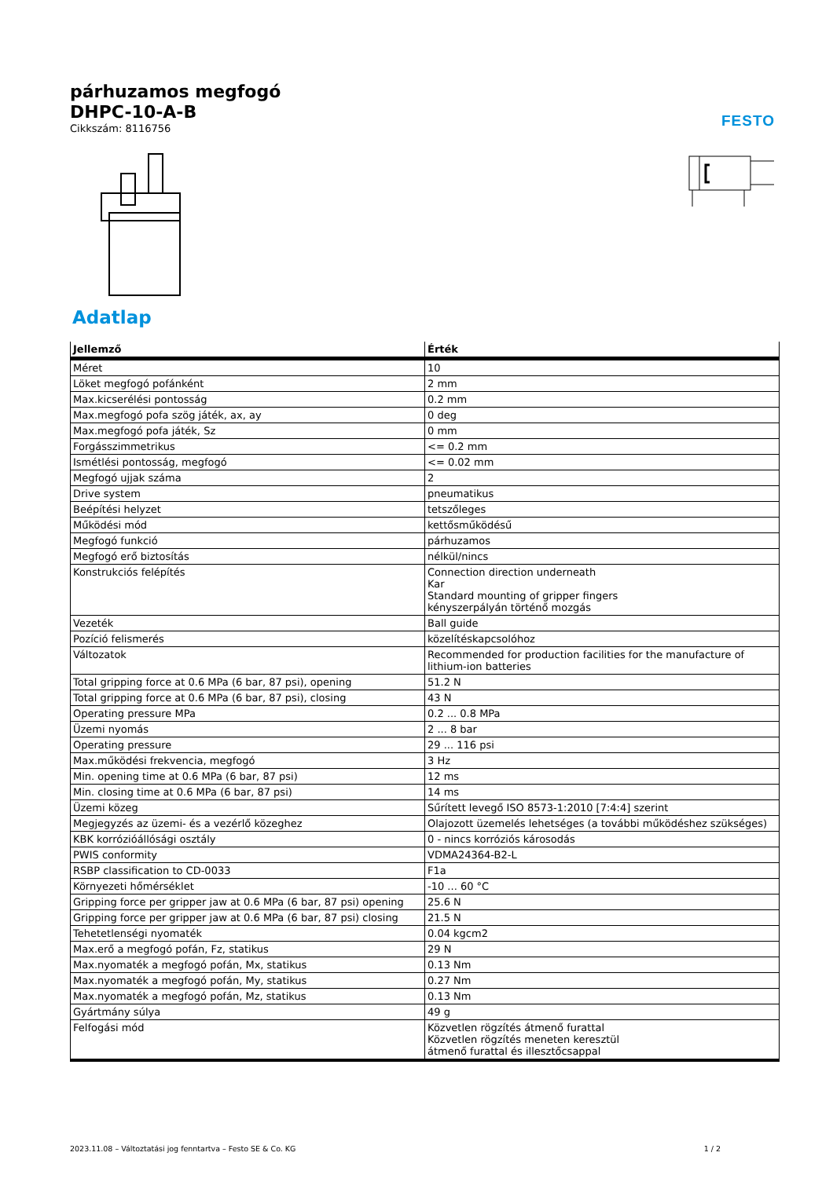FESTO
párhuzamos megfogó
DHPC-10-A-B
Cikkszám: 8116756
Adatlap
| Jellemző | Érték |
| --- | --- |
| Méret | 10 |
| Löket megfogó pofánként | 2 mm |
| Max.kicserélési pontosság | 0.2 mm |
| Max.megfogó pofa szög játék, ax, ay | 0 deg |
| Max.megfogó pofa játék, Sz | 0 mm |
| Forgásszimmetrikus | <= 0.2 mm |
| Ismétlési pontosság, megfogó | <= 0.02 mm |
| Megfogó ujjak száma | 2 |
| Drive system | pneumatikus |
| Beépítési helyzet | tetszőleges |
| Működési mód | kettősműködésű |
| Megfogó funkció | párhuzamos |
| Megfogó erő biztosítás | nélkül/nincs |
| Konstrukciós felépítés | Connection direction underneath Kar Standard mounting of gripper fingers kényszerpályán történő mozgás |
| Vezeték | Ball guide |
| Pozíció felismerés | közelítéskapcsolóhoz |
| Változatok | Recommended for production facilities for the manufacture of lithium-ion batteries |
| Total gripping force at 0.6 MPa (6 bar, 87 psi), opening | 51.2 N |
| Total gripping force at 0.6 MPa (6 bar, 87 psi), closing | 43 N |
| Operating pressure MPa | 0.2 ... 0.8 MPa |
| Üzemi nyomás | 2 ... 8 bar |
| Operating pressure | 29 ... 116 psi |
| Max.működési frekvencia, megfogó | 3 Hz |
| Min. opening time at 0.6 MPa (6 bar, 87 psi) | 12 ms |
| Min. closing time at 0.6 MPa (6 bar, 87 psi) | 14 ms |
| Üzemi közeg | Sűrített levegő ISO 8573-1:2010 [7:4:4] szerint |
| Megjegyzés az üzemi- és a vezérlő közeghez | Olajozott üzemelés lehetséges (a további működéshez szükséges) |
| KBK korrózióállósági osztály | 0 - nincs korróziós károsodás |
| PWIS conformity | VDMA24364-B2-L |
| RSBP classification to CD-0033 | F1a |
| Környezeti hőmérséklet | -10 ... 60 °C |
| Gripping force per gripper jaw at 0.6 MPa (6 bar, 87 psi) opening | 25.6 N |
| Gripping force per gripper jaw at 0.6 MPa (6 bar, 87 psi) closing | 21.5 N |
| Tehetetlenségi nyomaték | 0.04 kgcm2 |
| Max.erő a megfogó pofán, Fz, statikus | 29 N |
| Max.nyomaték a megfogó pofán, Mx, statikus | 0.13 Nm |
| Max.nyomaték a megfogó pofán, My, statikus | 0.27 Nm |
| Max.nyomaték a megfogó pofán, Mz, statikus | 0.13 Nm |
| Gyártmány súlya | 49 g |
| Felfogási mód | Közvetlen rögzítés átmenő furattal Közvetlen rögzítés meneten keresztül átmenő furattal és illesztőcsappal |
2023.11.08 – Változtatási jog fenntartva – Festo SE & Co. KG 1 / 2